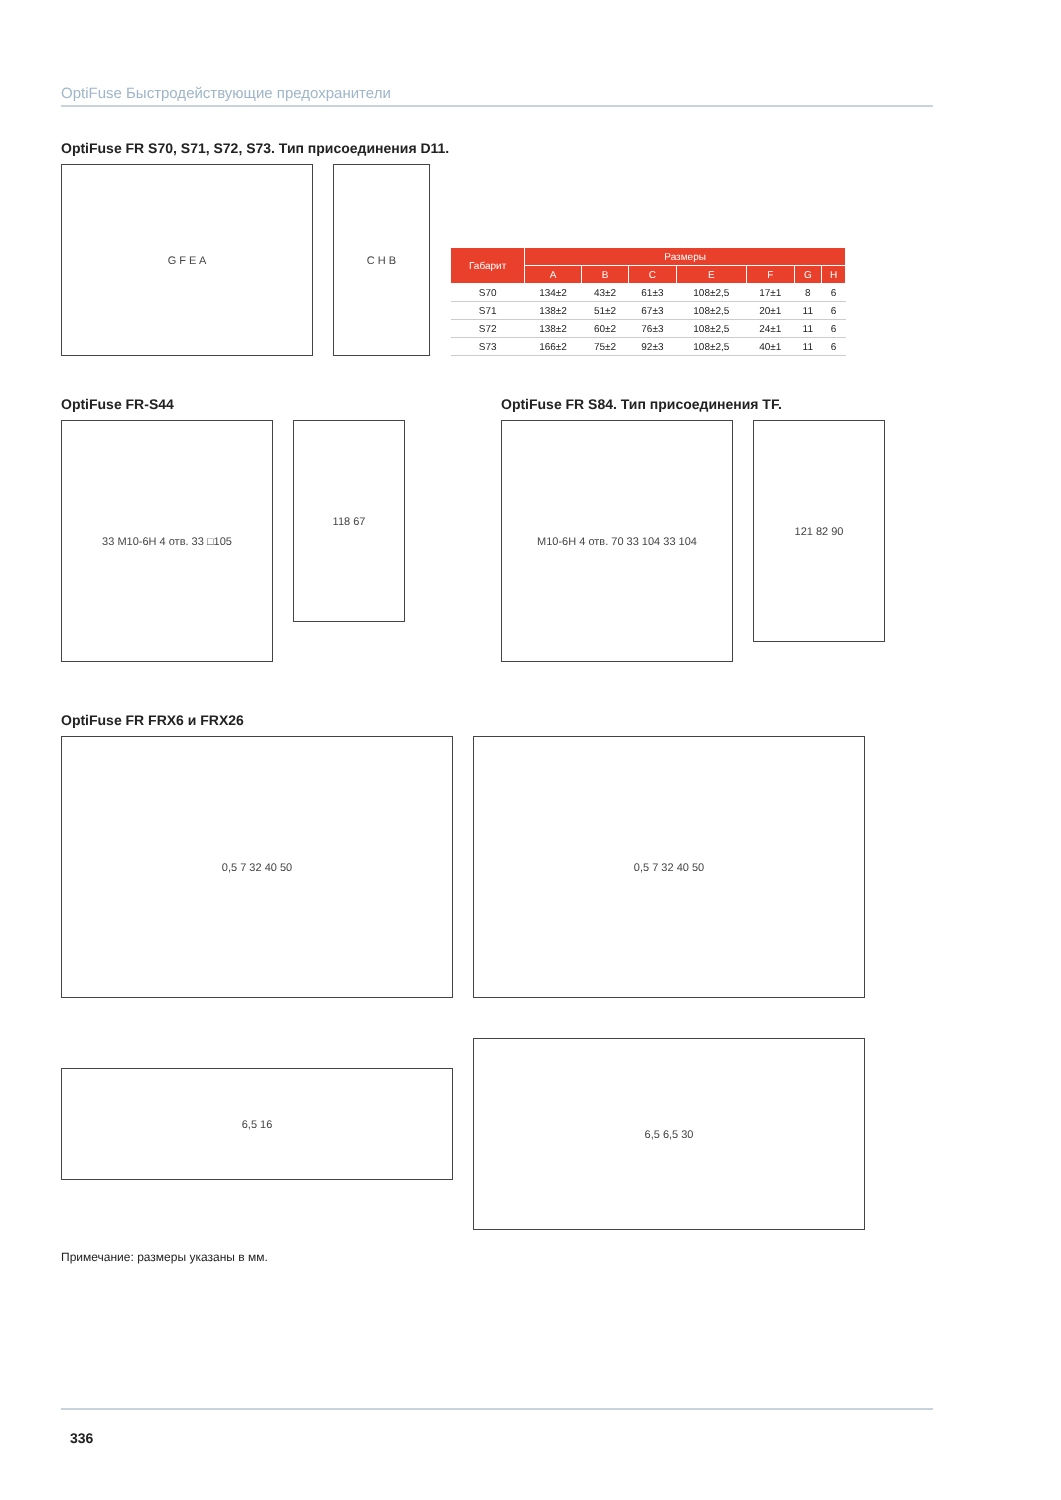OptiFuse Быстродействующие предохранители
OptiFuse FR S70, S71, S72, S73. Тип присоединения D11.
G F E A
C H B
| Габарит | Размеры | | | | | | |
| --- | --- | --- | --- | --- | --- | --- | --- |
| | A | B | C | E | F | G | H |
| S70 | 134±2 | 43±2 | 61±3 | 108±2,5 | 17±1 | 8 | 6 |
| S71 | 138±2 | 51±2 | 67±3 | 108±2,5 | 20±1 | 11 | 6 |
| S72 | 138±2 | 60±2 | 76±3 | 108±2,5 | 24±1 | 11 | 6 |
| S73 | 166±2 | 75±2 | 92±3 | 108±2,5 | 40±1 | 11 | 6 |
OptiFuse FR-S44
33 M10-6H 4 отв. 33 □105
118 67
OptiFuse FR S84. Тип присоединения TF.
M10-6H 4 отв. 70 33 104 33 104
121 82 90
OptiFuse FR FRX6 и FRX26
0,5 7 32 40 50 0,5 7 32 40 50
6,5 16
6,5 6,5 30
Примечание: размеры указаны в мм.
336